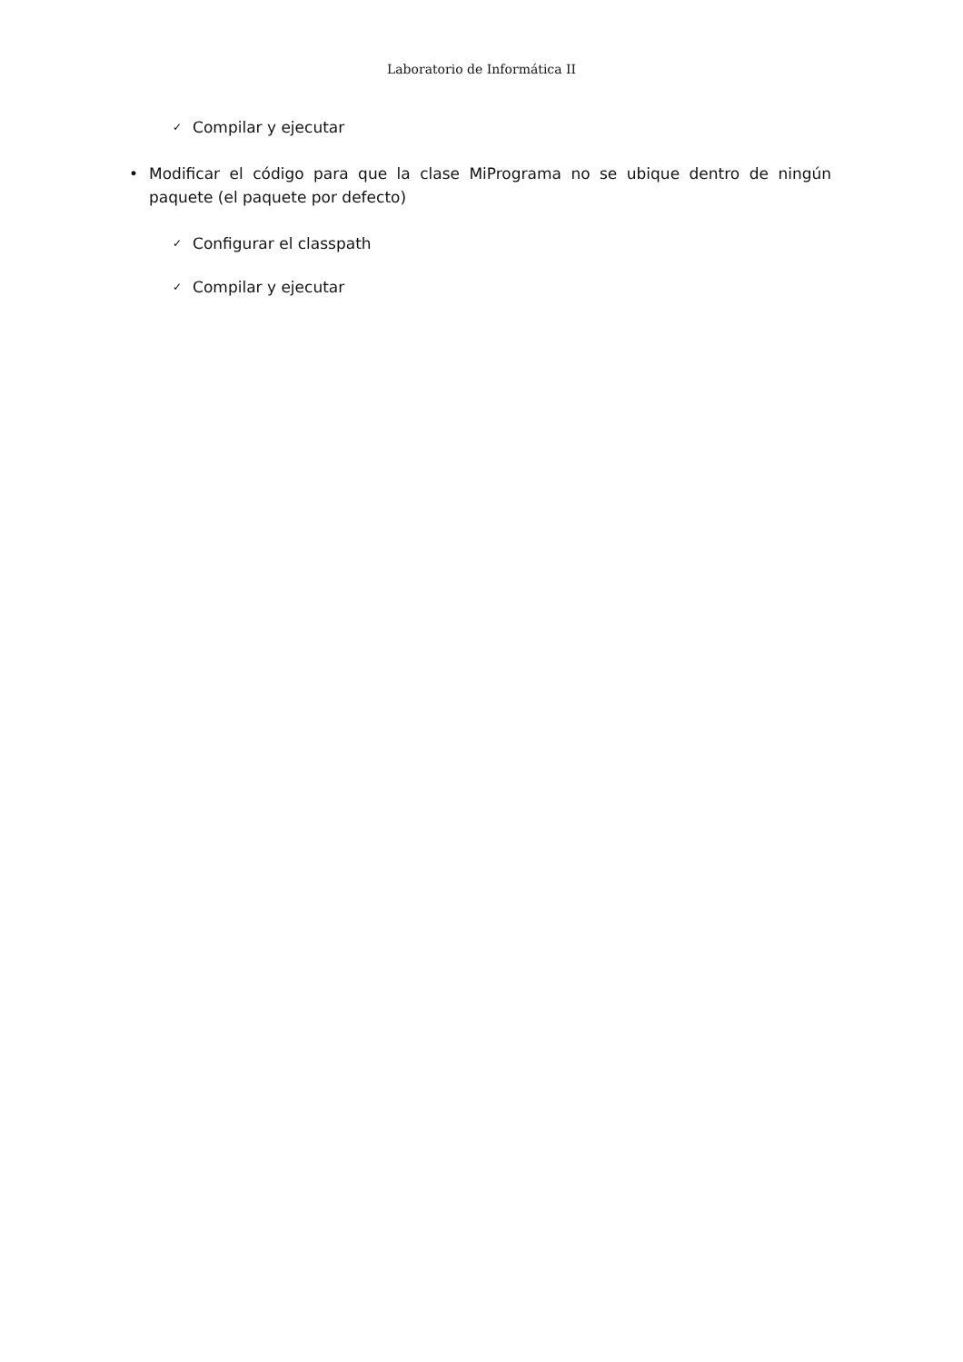Laboratorio de Informática II
✓ Compilar y ejecutar
• Modificar el código para que la clase MiPrograma no se ubique dentro de ningún paquete (el paquete por defecto)
✓ Configurar el classpath
✓ Compilar y ejecutar